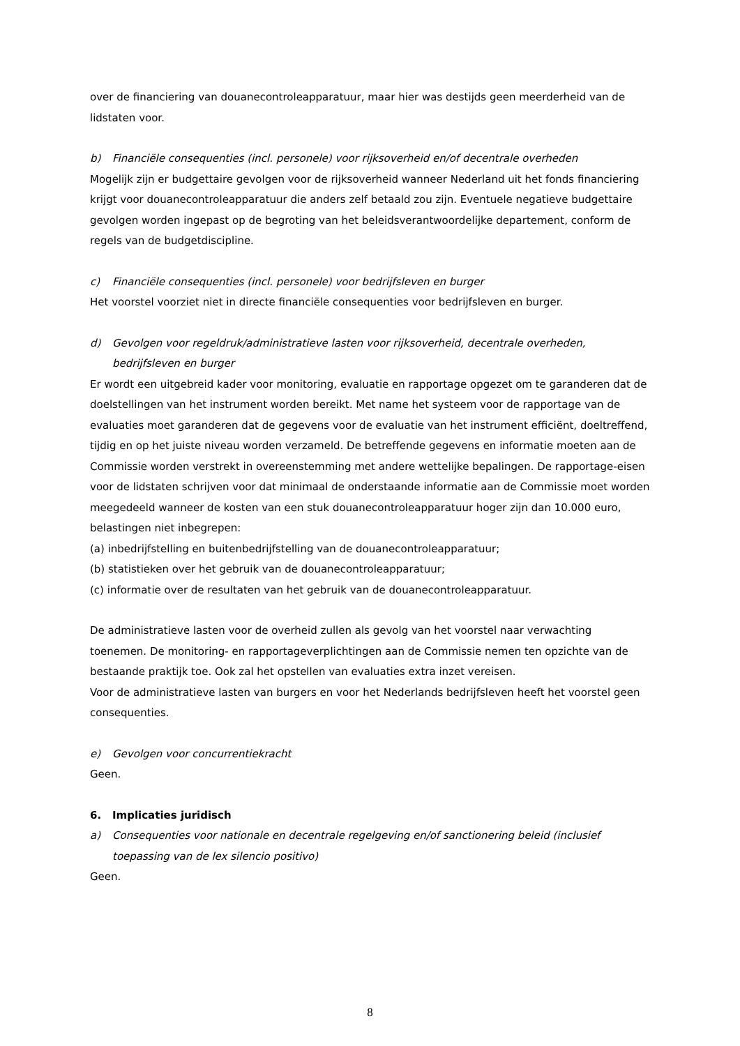over de financiering van douanecontroleapparatuur, maar hier was destijds geen meerderheid van de lidstaten voor.
b) Financiële consequenties (incl. personele) voor rijksoverheid en/of decentrale overheden
Mogelijk zijn er budgettaire gevolgen voor de rijksoverheid wanneer Nederland uit het fonds financiering krijgt voor douanecontroleapparatuur die anders zelf betaald zou zijn. Eventuele negatieve budgettaire gevolgen worden ingepast op de begroting van het beleidsverantwoordelijke departement, conform de regels van de budgetdiscipline.
c) Financiële consequenties (incl. personele) voor bedrijfsleven en burger
Het voorstel voorziet niet in directe financiële consequenties voor bedrijfsleven en burger.
d) Gevolgen voor regeldruk/administratieve lasten voor rijksoverheid, decentrale overheden, bedrijfsleven en burger
Er wordt een uitgebreid kader voor monitoring, evaluatie en rapportage opgezet om te garanderen dat de doelstellingen van het instrument worden bereikt. Met name het systeem voor de rapportage van de evaluaties moet garanderen dat de gegevens voor de evaluatie van het instrument efficiënt, doeltreffend, tijdig en op het juiste niveau worden verzameld. De betreffende gegevens en informatie moeten aan de Commissie worden verstrekt in overeenstemming met andere wettelijke bepalingen. De rapportage-eisen voor de lidstaten schrijven voor dat minimaal de onderstaande informatie aan de Commissie moet worden meegedeeld wanneer de kosten van een stuk douanecontroleapparatuur hoger zijn dan 10.000 euro, belastingen niet inbegrepen:
(a) inbedrijfstelling en buitenbedrijfstelling van de douanecontroleapparatuur;
(b) statistieken over het gebruik van de douanecontroleapparatuur;
(c) informatie over de resultaten van het gebruik van de douanecontroleapparatuur.
De administratieve lasten voor de overheid zullen als gevolg van het voorstel naar verwachting toenemen. De monitoring- en rapportageverplichtingen aan de Commissie nemen ten opzichte van de bestaande praktijk toe. Ook zal het opstellen van evaluaties extra inzet vereisen.
Voor de administratieve lasten van burgers en voor het Nederlands bedrijfsleven heeft het voorstel geen consequenties.
e) Gevolgen voor concurrentiekracht
Geen.
6. Implicaties juridisch
a) Consequenties voor nationale en decentrale regelgeving en/of sanctionering beleid (inclusief toepassing van de lex silencio positivo)
Geen.
8